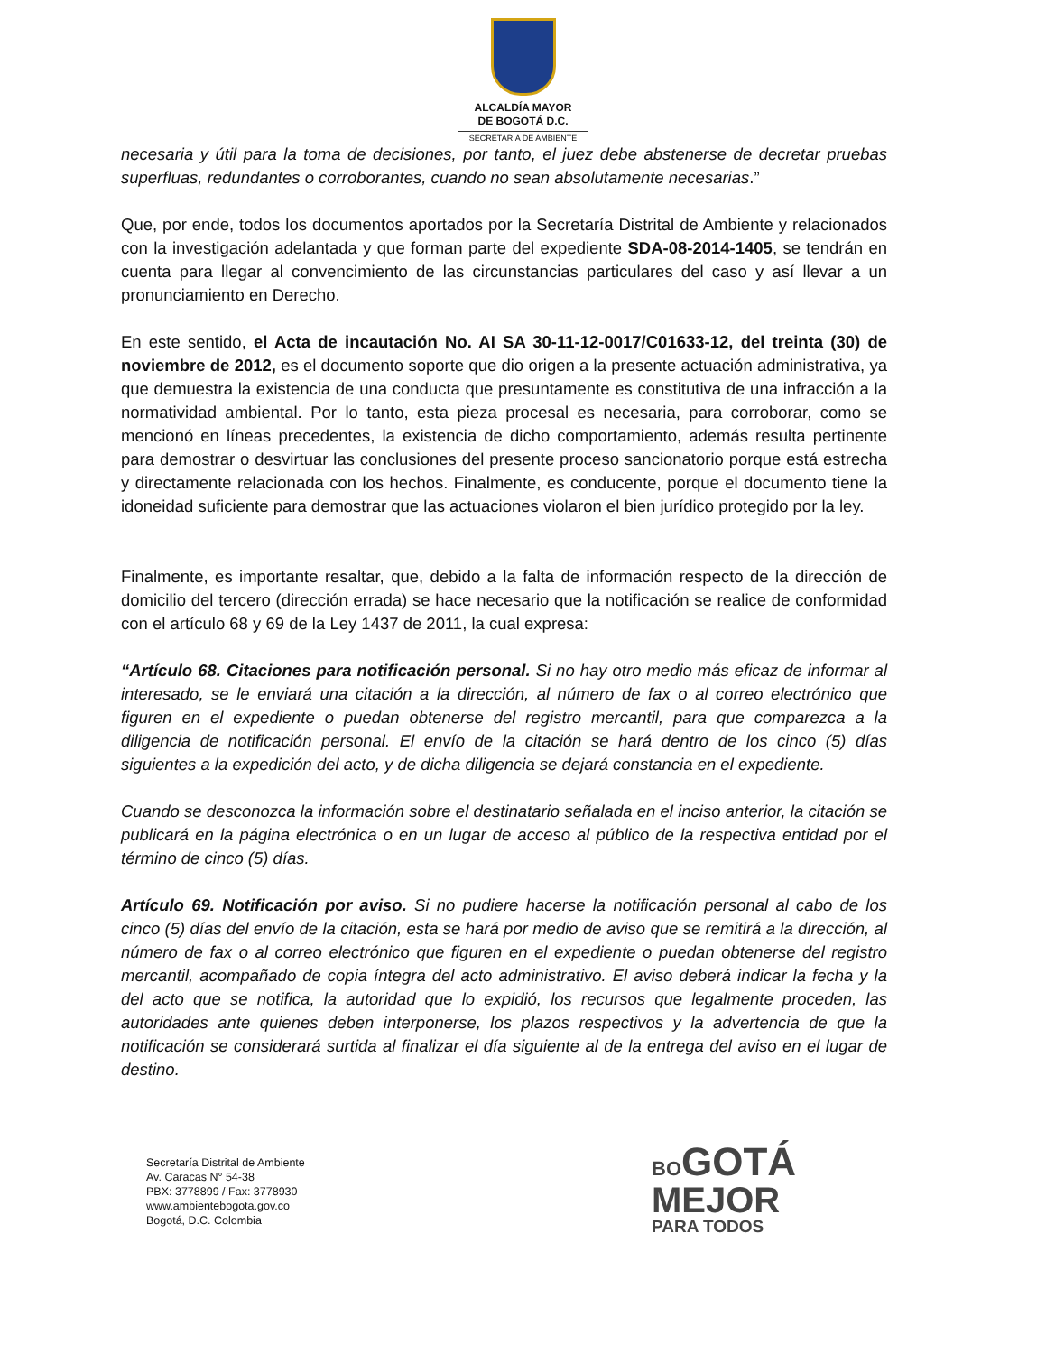ALCALDÍA MAYOR
DE BOGOTÁ D.C.
SECRETARÍA DE AMBIENTE
necesaria y útil para la toma de decisiones, por tanto, el juez debe abstenerse de decretar pruebas superfluas, redundantes o corroborantes, cuando no sean absolutamente necesarias.”
Que, por ende, todos los documentos aportados por la Secretaría Distrital de Ambiente y relacionados con la investigación adelantada y que forman parte del expediente SDA-08-2014-1405, se tendrán en cuenta para llegar al convencimiento de las circunstancias particulares del caso y así llevar a un pronunciamiento en Derecho.
En este sentido, el Acta de incautación No. AI SA 30-11-12-0017/C01633-12, del treinta (30) de noviembre de 2012, es el documento soporte que dio origen a la presente actuación administrativa, ya que demuestra la existencia de una conducta que presuntamente es constitutiva de una infracción a la normatividad ambiental. Por lo tanto, esta pieza procesal es necesaria, para corroborar, como se mencionó en líneas precedentes, la existencia de dicho comportamiento, además resulta pertinente para demostrar o desvirtuar las conclusiones del presente proceso sancionatorio porque está estrecha y directamente relacionada con los hechos. Finalmente, es conducente, porque el documento tiene la idoneidad suficiente para demostrar que las actuaciones violaron el bien jurídico protegido por la ley.
Finalmente, es importante resaltar, que, debido a la falta de información respecto de la dirección de domicilio del tercero (dirección errada) se hace necesario que la notificación se realice de conformidad con el artículo 68 y 69 de la Ley 1437 de 2011, la cual expresa:
“Artículo 68. Citaciones para notificación personal. Si no hay otro medio más eficaz de informar al interesado, se le enviará una citación a la dirección, al número de fax o al correo electrónico que figuren en el expediente o puedan obtenerse del registro mercantil, para que comparezca a la diligencia de notificación personal. El envío de la citación se hará dentro de los cinco (5) días siguientes a la expedición del acto, y de dicha diligencia se dejará constancia en el expediente.
Cuando se desconozca la información sobre el destinatario señalada en el inciso anterior, la citación se publicará en la página electrónica o en un lugar de acceso al público de la respectiva entidad por el término de cinco (5) días.
Artículo 69. Notificación por aviso. Si no pudiere hacerse la notificación personal al cabo de los cinco (5) días del envío de la citación, esta se hará por medio de aviso que se remitirá a la dirección, al número de fax o al correo electrónico que figuren en el expediente o puedan obtenerse del registro mercantil, acompañado de copia íntegra del acto administrativo. El aviso deberá indicar la fecha y la del acto que se notifica, la autoridad que lo expidió, los recursos que legalmente proceden, las autoridades ante quienes deben interponerse, los plazos respectivos y la advertencia de que la notificación se considerará surtida al finalizar el día siguiente al de la entrega del aviso en el lugar de destino.
Secretaría Distrital de Ambiente
Av. Caracas N° 54-38
PBX: 3778899 / Fax: 3778930
www.ambientebogota.gov.co
Bogotá, D.C. Colombia
BO GOTÁ
MEJOR
PARA TODOS